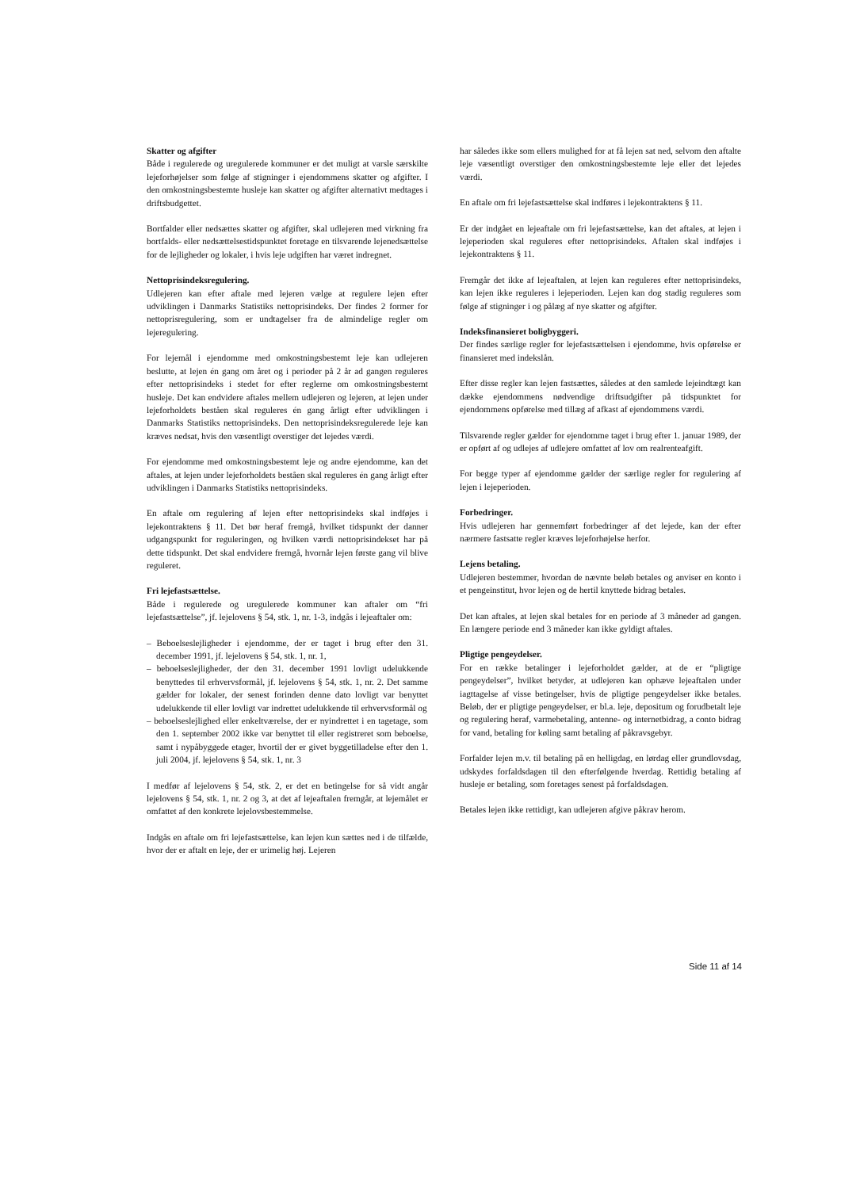Skatter og afgifter
Både i regulerede og uregulerede kommuner er det muligt at varsle særskilte lejeforhøjelser som følge af stigninger i ejendommens skatter og afgifter. I den omkostningsbestemte husleje kan skatter og afgifter alternativt medtages i driftsbudgettet.
Bortfalder eller nedsættes skatter og afgifter, skal udlejeren med virkning fra bortfalds- eller nedsættelsestidspunktet foretage en tilsvarende lejenedsættelse for de lejligheder og lokaler, i hvis leje udgiften har været indregnet.
Nettoprisindeksregulering.
Udlejeren kan efter aftale med lejeren vælge at regulere lejen efter udviklingen i Danmarks Statistiks nettoprisindeks. Der findes 2 former for nettoprisregulering, som er undtagelser fra de almindelige regler om lejeregulering.
For lejemål i ejendomme med omkostningsbestemt leje kan udlejeren beslutte, at lejen én gang om året og i perioder på 2 år ad gangen reguleres efter nettoprisindeks i stedet for efter reglerne om omkostningsbestemt husleje. Det kan endvidere aftales mellem udlejeren og lejeren, at lejen under lejeforholdets beståen skal reguleres én gang årligt efter udviklingen i Danmarks Statistiks nettoprisindeks. Den nettoprisindeksregulerede leje kan kræves nedsat, hvis den væsentligt overstiger det lejedes værdi.
For ejendomme med omkostningsbestemt leje og andre ejendomme, kan det aftales, at lejen under lejeforholdets beståen skal reguleres én gang årligt efter udviklingen i Danmarks Statistiks nettoprisindeks.
En aftale om regulering af lejen efter nettoprisindeks skal indføjes i lejekontraktens § 11. Det bør heraf fremgå, hvilket tidspunkt der danner udgangspunkt for reguleringen, og hvilken værdi nettoprisindekset har på dette tidspunkt. Det skal endvidere fremgå, hvornår lejen første gang vil blive reguleret.
Fri lejefastsættelse.
Både i regulerede og uregulerede kommuner kan aftaler om “fri lejefastsættelse”, jf. lejelovens § 54, stk. 1, nr. 1-3, indgås i lejeaftaler om:
– Beboelseslejligheder i ejendomme, der er taget i brug efter den 31. december 1991, jf. lejelovens § 54, stk. 1, nr. 1,
– beboelseslejligheder, der den 31. december 1991 lovligt udelukkende benyttedes til erhvervsformål, jf. lejelovens § 54, stk. 1, nr. 2. Det samme gælder for lokaler, der senest forinden denne dato lovligt var benyttet udelukkende til eller lovligt var indrettet udelukkende til erhvervsformål og
– beboelseslejlighed eller enkeltværelse, der er nyindrettet i en tagetage, som den 1. september 2002 ikke var benyttet til eller registreret som beboelse, samt i nypåbyggede etager, hvortil der er givet byggetilladelse efter den 1. juli 2004, jf. lejelovens § 54, stk. 1, nr. 3
I medfør af lejelovens § 54, stk. 2, er det en betingelse for så vidt angår lejelovens § 54, stk. 1, nr. 2 og 3, at det af lejeaftalen fremgår, at lejemålet er omfattet af den konkrete lejelovsbestemmelse.
Indgås en aftale om fri lejefastsættelse, kan lejen kun sættes ned i de tilfælde, hvor der er aftalt en leje, der er urimelig høj. Lejeren
har således ikke som ellers mulighed for at få lejen sat ned, selvom den aftalte leje væsentligt overstiger den omkostningsbestemte leje eller det lejedes værdi.
En aftale om fri lejefastsættelse skal indføres i lejekontraktens § 11.
Er der indgået en lejeaftale om fri lejefastsættelse, kan det aftales, at lejen i lejeperioden skal reguleres efter nettoprisindeks. Aftalen skal indføjes i lejekontraktens § 11.
Fremgår det ikke af lejeaftalen, at lejen kan reguleres efter nettoprisindeks, kan lejen ikke reguleres i lejeperioden. Lejen kan dog stadig reguleres som følge af stigninger i og pålæg af nye skatter og afgifter.
Indeksfinansieret boligbyggeri.
Der findes særlige regler for lejefastsættelsen i ejendomme, hvis opførelse er finansieret med indekslån.
Efter disse regler kan lejen fastsættes, således at den samlede lejeindtægt kan dække ejendommens nødvendige driftsudgifter på tidspunktet for ejendommens opførelse med tillæg af afkast af ejendommens værdi.
Tilsvarende regler gælder for ejendomme taget i brug efter 1. januar 1989, der er opført af og udlejes af udlejere omfattet af lov om realrenteafgift.
For begge typer af ejendomme gælder der særlige regler for regulering af lejen i lejeperioden.
Forbedringer.
Hvis udlejeren har gennemført forbedringer af det lejede, kan der efter nærmere fastsatte regler kræves lejeforhøjelse herfor.
Lejens betaling.
Udlejeren bestemmer, hvordan de nævnte beløb betales og anviser en konto i et pengeinstitut, hvor lejen og de hertil knyttede bidrag betales.
Det kan aftales, at lejen skal betales for en periode af 3 måneder ad gangen. En længere periode end 3 måneder kan ikke gyldigt aftales.
Pligtige pengeydelser.
For en række betalinger i lejeforholdet gælder, at de er “pligtige pengeydelser”, hvilket betyder, at udlejeren kan ophæve lejeaftalen under iagttagelse af visse betingelser, hvis de pligtige pengeydelser ikke betales. Beløb, der er pligtige pengeydelser, er bl.a. leje, depositum og forudbetalt leje og regulering heraf, varmebetaling, antenne- og internetbidrag, a conto bidrag for vand, betaling for køling samt betaling af påkravsgebyr.
Forfalder lejen m.v. til betaling på en helligdag, en lørdag eller grundlovsdag, udskydes forfaldsdagen til den efterfølgende hverdag. Rettidig betaling af husleje er betaling, som foretages senest på forfaldsdagen.
Betales lejen ikke rettidigt, kan udlejeren afgive påkrav herom.
Side 11 af 14